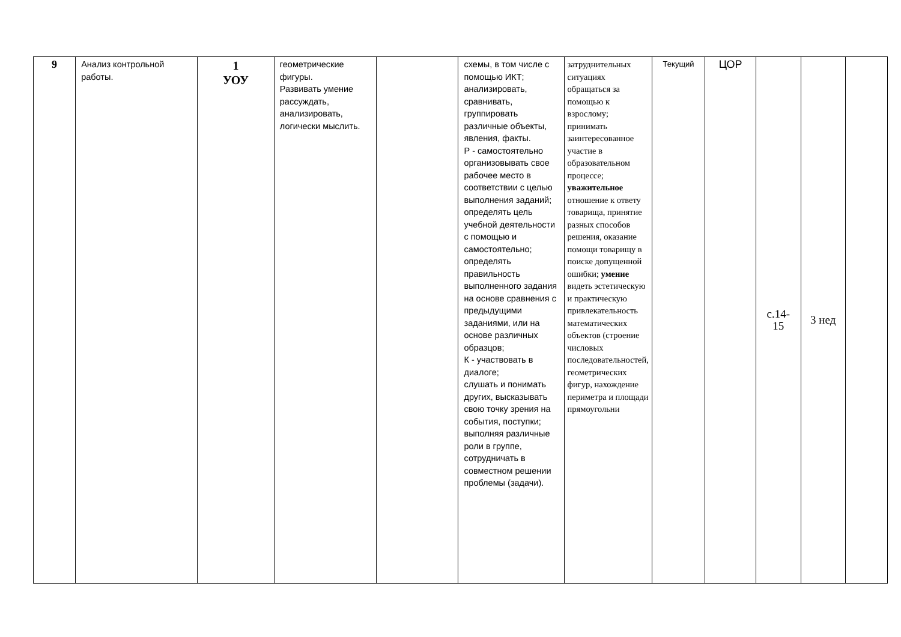| 9 | Анализ контрольной работы. | 1 УОУ | геометрические фигуры. Развивать умение рассуждать, анализировать, логически мыслить. | | схемы, в том числе с помощью ИКТ; анализировать, сравнивать, группировать различные объекты, явления, факты. Р - самостоятельно организовывать свое рабочее место в соответствии с целью выполнения заданий; определять цель учебной деятельности с помощью и самостоятельно; определять правильность выполненного задания на основе сравнения с предыдущими заданиями, или на основе различных образцов; К - участвовать в диалоге; слушать и понимать других, высказывать свою точку зрения на события, поступки; выполняя различные роли в группе, сотрудничать в совместном решении проблемы (задачи). | затруднительных ситуациях обращаться за помощью к взрослому; принимать заинтересованное участие в образовательном процессе; уважительное отношение к ответу товарища, принятие разных способов решения, оказание помощи товарищу в поиске допущенной ошибки; умение видеть эстетическую и практическую привлекательность математических объектов (строение числовых последовательностей, геометрических фигур, нахождение периметра и площади прямоугольни | Текущий | ЦОР | с.14- 15 | 3 нед | |